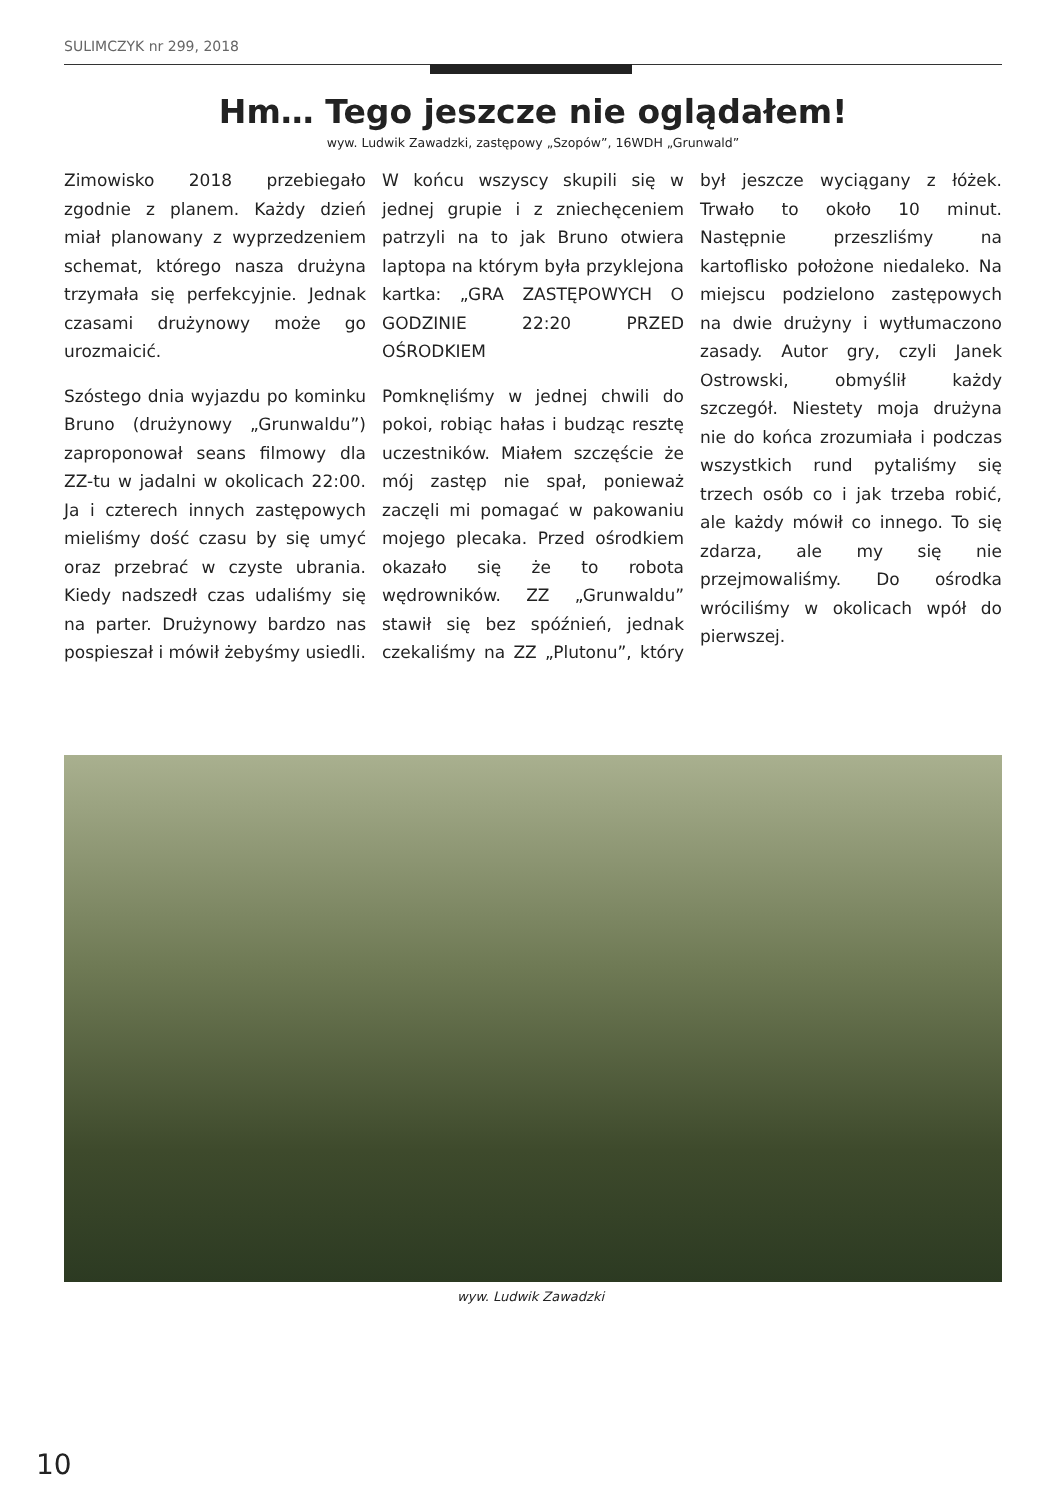SULIMCZYK nr 299, 2018
Hm… Tego jeszcze nie oglądałem!
wyw. Ludwik Zawadzki, zastępowy „Szopów”, 16WDH „Grunwald”
Zimowisko 2018 przebiegało zgodnie z planem. Każdy dzień miał planowany z wyprzedzeniem schemat, którego nasza drużyna trzymała się perfekcyjnie. Jednak czasami drużynowy może go urozmaicić.
Szóstego dnia wyjazdu po kominku Bruno (drużynowy „Grunwaldu”) zaproponował seans filmowy dla ZZ-tu w jadalni w okolicach 22:00. Ja i czterech innych zastępowych mieliśmy dość czasu by się umyć oraz przebrać w czyste ubrania. Kiedy nadszedł czas udaliśmy się na parter. Drużynowy bardzo nas pospieszał i mówił żebyśmy usiedli. W końcu wszyscy skupili się w jednej grupie i z zniechęceniem patrzyli na to jak Bruno otwiera laptopa na którym była przyklejona kartka: „GRA ZASTĘPOWYCH O GODZINIE 22:20 PRZED OŚRODKIEM
Pomknęliśmy w jednej chwili do pokoi, robiąc hałas i budząc resztę uczestników. Miałem szczęście że mój zastęp nie spał, ponieważ zaczęli mi pomagać w pakowaniu mojego plecaka. Przed ośrodkiem okazało się że to robota wędrowników. ZZ „Grunwaldu” stawił się bez spóźnień, jednak czekaliśmy na ZZ „Plutonu”, który był jeszcze wyciągany z łóżek. Trwało to około 10 minut. Następnie przeszliśmy na kartoflisko położone niedaleko. Na miejscu podzielono zastępowych na dwie drużyny i wytłumaczono zasady. Autor gry, czyli Janek Ostrowski, obmyślił każdy szczegół. Niestety moja drużyna nie do końca zrozumiała i podczas wszystkich rund pytaliśmy się trzech osób co i jak trzeba robić, ale każdy mówił co innego. To się zdarza, ale my się nie przejmowaliśmy. Do ośrodka wróciliśmy w okolicach wpół do pierwszej.
wyw. Ludwik Zawadzki
10